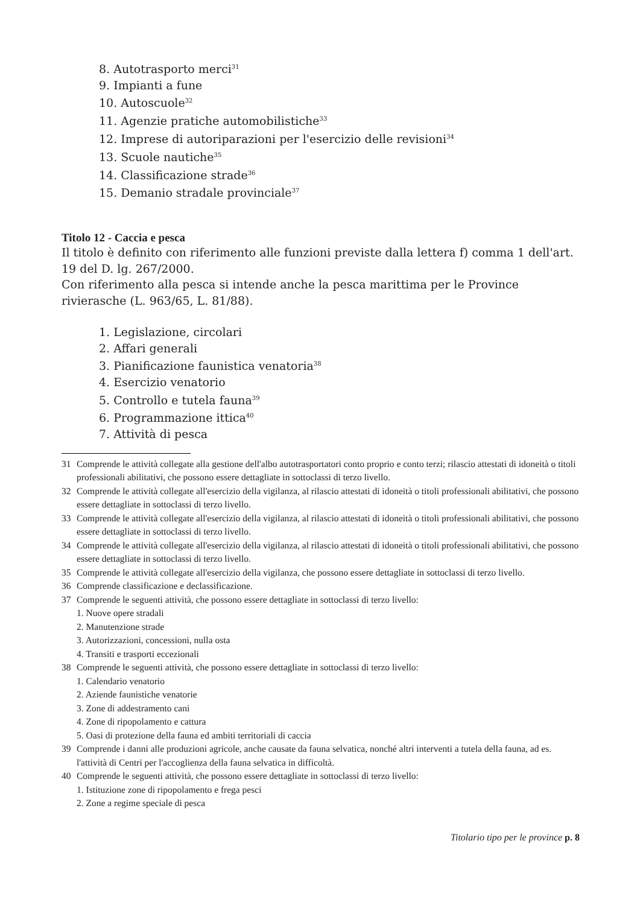8. Autotrasporto merci<sup>31</sup>
9. Impianti a fune
10. Autoscuole<sup>32</sup>
11. Agenzie pratiche automobilistiche<sup>33</sup>
12. Imprese di autoriparazioni per l'esercizio delle revisioni<sup>34</sup>
13. Scuole nautiche<sup>35</sup>
14. Classificazione strade<sup>36</sup>
15. Demanio stradale provinciale<sup>37</sup>
Titolo 12 - Caccia e pesca
Il titolo è definito con riferimento alle funzioni previste dalla lettera f) comma 1 dell'art. 19 del D. lg. 267/2000.
Con riferimento alla pesca si intende anche la pesca marittima per le Province rivierasche (L. 963/65, L. 81/88).
1. Legislazione, circolari
2. Affari generali
3. Pianificazione faunistica venatoria<sup>38</sup>
4. Esercizio venatorio
5. Controllo e tutela fauna<sup>39</sup>
6. Programmazione ittica<sup>40</sup>
7. Attività di pesca
31 Comprende le attività collegate alla gestione dell'albo autotrasportatori conto proprio e conto terzi; rilascio attestati di idoneità o titoli professionali abilitativi, che possono essere dettagliate in sottoclassi di terzo livello.
32 Comprende le attività collegate all'esercizio della vigilanza, al rilascio attestati di idoneità o titoli professionali abilitativi, che possono essere dettagliate in sottoclassi di terzo livello.
33 Comprende le attività collegate all'esercizio della vigilanza, al rilascio attestati di idoneità o titoli professionali abilitativi, che possono essere dettagliate in sottoclassi di terzo livello.
34 Comprende le attività collegate all'esercizio della vigilanza, al rilascio attestati di idoneità o titoli professionali abilitativi, che possono essere dettagliate in sottoclassi di terzo livello.
35 Comprende le attività collegate all'esercizio della vigilanza, che possono essere dettagliate in sottoclassi di terzo livello.
36 Comprende classificazione e declassificazione.
37 Comprende le seguenti attività, che possono essere dettagliate in sottoclassi di terzo livello:
1. Nuove opere stradali
2. Manutenzione strade
3. Autorizzazioni, concessioni, nulla osta
4. Transiti e trasporti eccezionali
38 Comprende le seguenti attività, che possono essere dettagliate in sottoclassi di terzo livello:
1. Calendario venatorio
2. Aziende faunistiche venatorie
3. Zone di addestramento cani
4. Zone di ripopolamento e cattura
5. Oasi di protezione della fauna ed ambiti territoriali di caccia
39 Comprende i danni alle produzioni agricole, anche causate da fauna selvatica, nonché altri interventi a tutela della fauna, ad es. l'attività di Centri per l'accoglienza della fauna selvatica in difficoltà.
40 Comprende le seguenti attività, che possono essere dettagliate in sottoclassi di terzo livello:
1. Istituzione zone di ripopolamento e frega pesci
2. Zone a regime speciale di pesca
Titolario tipo per le province p. 8